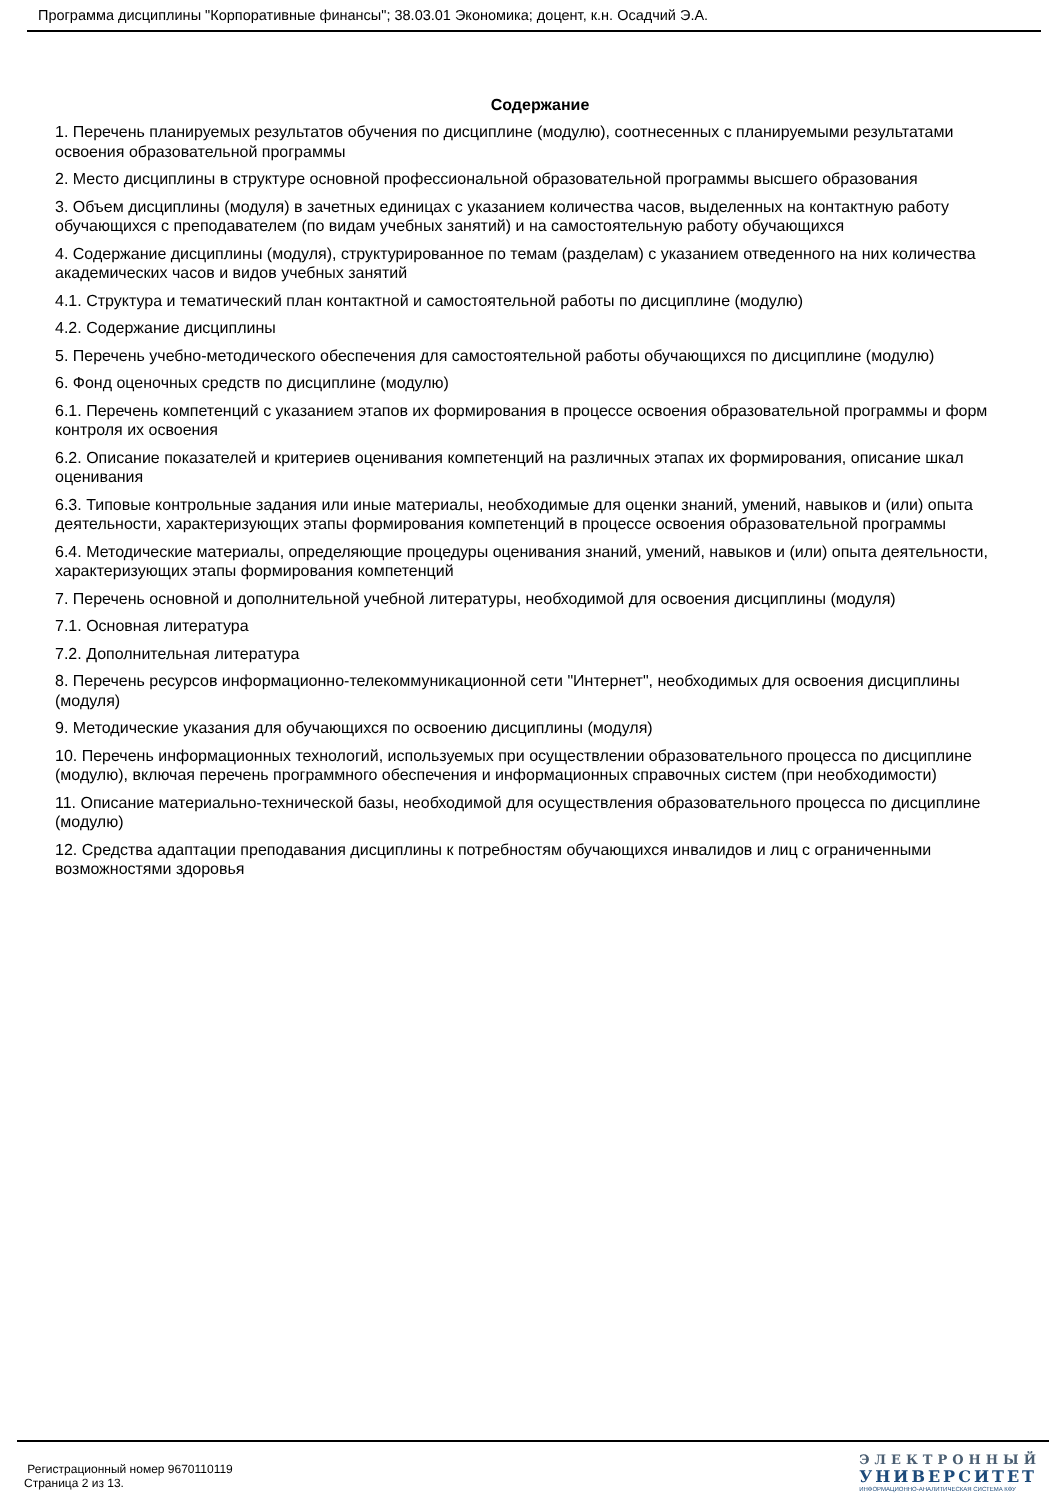Программа дисциплины "Корпоративные финансы"; 38.03.01 Экономика; доцент, к.н. Осадчий Э.А.
Содержание
1. Перечень планируемых результатов обучения по дисциплине (модулю), соотнесенных с планируемыми результатами освоения образовательной программы
2. Место дисциплины в структуре основной профессиональной образовательной программы высшего образования
3. Объем дисциплины (модуля) в зачетных единицах с указанием количества часов, выделенных на контактную работу обучающихся с преподавателем (по видам учебных занятий) и на самостоятельную работу обучающихся
4. Содержание дисциплины (модуля), структурированное по темам (разделам) с указанием отведенного на них количества академических часов и видов учебных занятий
4.1. Структура и тематический план контактной и самостоятельной работы по дисциплине (модулю)
4.2. Содержание дисциплины
5. Перечень учебно-методического обеспечения для самостоятельной работы обучающихся по дисциплине (модулю)
6. Фонд оценочных средств по дисциплине (модулю)
6.1. Перечень компетенций с указанием этапов их формирования в процессе освоения образовательной программы и форм контроля их освоения
6.2. Описание показателей и критериев оценивания компетенций на различных этапах их формирования, описание шкал оценивания
6.3. Типовые контрольные задания или иные материалы, необходимые для оценки знаний, умений, навыков и (или) опыта деятельности, характеризующих этапы формирования компетенций в процессе освоения образовательной программы
6.4. Методические материалы, определяющие процедуры оценивания знаний, умений, навыков и (или) опыта деятельности, характеризующих этапы формирования компетенций
7. Перечень основной и дополнительной учебной литературы, необходимой для освоения дисциплины (модуля)
7.1. Основная литература
7.2. Дополнительная литература
8. Перечень ресурсов информационно-телекоммуникационной сети "Интернет", необходимых для освоения дисциплины (модуля)
9. Методические указания для обучающихся по освоению дисциплины (модуля)
10. Перечень информационных технологий, используемых при осуществлении образовательного процесса по дисциплине (модулю), включая перечень программного обеспечения и информационных справочных систем (при необходимости)
11. Описание материально-технической базы, необходимой для осуществления образовательного процесса по дисциплине (модулю)
12. Средства адаптации преподавания дисциплины к потребностям обучающихся инвалидов и лиц с ограниченными возможностями здоровья
Регистрационный номер 9670110119
Страница 2 из 13.
ЭЛЕКТРОННЫЙ
УНИВЕРСИТЕТ
ИНФОРМАЦИОННО-АНАЛИТИЧЕСКАЯ СИСТЕМА КФУ